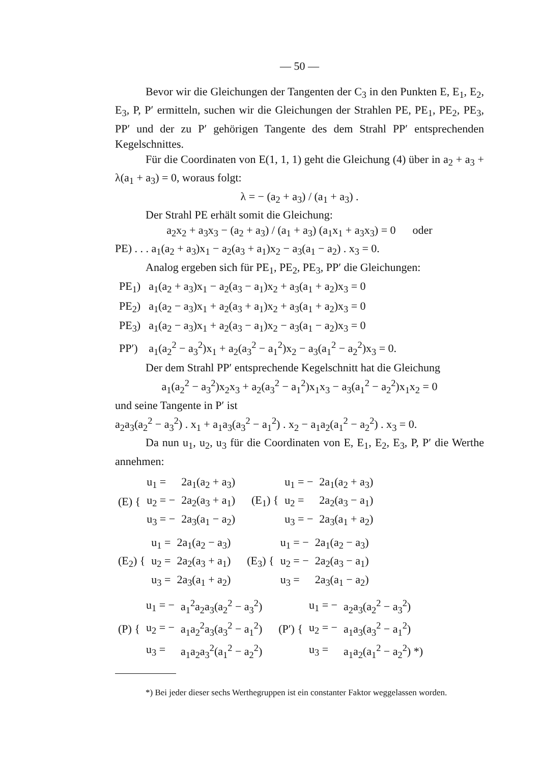— 50 —
Bevor wir die Gleichungen der Tangenten der C<sub>3</sub> in den Punkten E, E<sub>1</sub>, E<sub>2</sub>, E<sub>3</sub>, P, P′ ermitteln, suchen wir die Gleichungen der Strahlen PE, PE<sub>1</sub>, PE<sub>2</sub>, PE<sub>3</sub>, PP′ und der zu P′ gehörigen Tangente des dem Strahl PP′ entsprechenden Kegelschnittes.
Für die Coordinaten von E(1, 1, 1) geht die Gleichung (4) über in a<sub>2</sub> + a<sub>3</sub> + λ(a<sub>1</sub> + a<sub>3</sub>) = 0, woraus folgt:
λ = − (a<sub>2</sub> + a<sub>3</sub>) / (a<sub>1</sub> + a<sub>3</sub>) .
Der Strahl PE erhält somit die Gleichung:
a<sub>2</sub>x<sub>2</sub> + a<sub>3</sub>x<sub>3</sub> − (a<sub>2</sub> + a<sub>3</sub>) / (a<sub>1</sub> + a<sub>3</sub>) (a<sub>1</sub>x<sub>1</sub> + a<sub>3</sub>x<sub>3</sub>) = 0 oder
PE) . . . a<sub>1</sub>(a<sub>2</sub> + a<sub>3</sub>)x<sub>1</sub> − a<sub>2</sub>(a<sub>3</sub> + a<sub>1</sub>)x<sub>2</sub> − a<sub>3</sub>(a<sub>1</sub> − a<sub>2</sub>) . x<sub>3</sub> = 0.
Analog ergeben sich für PE<sub>1</sub>, PE<sub>2</sub>, PE<sub>3</sub>, PP′ die Gleichungen:
| PE<sub>1</sub>) | a<sub>1</sub>(a<sub>2</sub> + a<sub>3</sub>)x<sub>1</sub> − a<sub>2</sub>(a<sub>3</sub> − a<sub>1</sub>)x<sub>2</sub> + a<sub>3</sub>(a<sub>1</sub> + a<sub>2</sub>)x<sub>3</sub> = 0 |
| PE<sub>2</sub>) | a<sub>1</sub>(a<sub>2</sub> − a<sub>3</sub>)x<sub>1</sub> + a<sub>2</sub>(a<sub>3</sub> + a<sub>1</sub>)x<sub>2</sub> + a<sub>3</sub>(a<sub>1</sub> + a<sub>2</sub>)x<sub>3</sub> = 0 |
| PE<sub>3</sub>) | a<sub>1</sub>(a<sub>2</sub> − a<sub>3</sub>)x<sub>1</sub> + a<sub>2</sub>(a<sub>3</sub> − a<sub>1</sub>)x<sub>2</sub> − a<sub>3</sub>(a<sub>1</sub> − a<sub>2</sub>)x<sub>3</sub> = 0 |
| PP′) | a<sub>1</sub>(a<sub>2</sub><sup>2</sup> − a<sub>3</sub><sup>2</sup>)x<sub>1</sub> + a<sub>2</sub>(a<sub>3</sub><sup>2</sup> − a<sub>1</sub><sup>2</sup>)x<sub>2</sub> − a<sub>3</sub>(a<sub>1</sub><sup>2</sup> − a<sub>2</sub><sup>2</sup>)x<sub>3</sub> = 0. |
Der dem Strahl PP′ entsprechende Kegelschnitt hat die Gleichung
a<sub>1</sub>(a<sub>2</sub><sup>2</sup> − a<sub>3</sub><sup>2</sup>)x<sub>2</sub>x<sub>3</sub> + a<sub>2</sub>(a<sub>3</sub><sup>2</sup> − a<sub>1</sub><sup>2</sup>)x<sub>1</sub>x<sub>3</sub> − a<sub>3</sub>(a<sub>1</sub><sup>2</sup> − a<sub>2</sub><sup>2</sup>)x<sub>1</sub>x<sub>2</sub> = 0
und seine Tangente in P′ ist
a<sub>2</sub>a<sub>3</sub>(a<sub>2</sub><sup>2</sup> − a<sub>3</sub><sup>2</sup>) . x<sub>1</sub> + a<sub>1</sub>a<sub>3</sub>(a<sub>3</sub><sup>2</sup> − a<sub>1</sub><sup>2</sup>) . x<sub>2</sub> − a<sub>1</sub>a<sub>2</sub>(a<sub>1</sub><sup>2</sup> − a<sub>2</sub><sup>2</sup>) . x<sub>3</sub> = 0.
Da nun u<sub>1</sub>, u<sub>2</sub>, u<sub>3</sub> für die Coordinaten von E, E<sub>1</sub>, E<sub>2</sub>, E<sub>3</sub>, P, P′ die Werthe annehmen:
| (E) { | u<sub>1</sub> = | 2a<sub>1</sub>(a<sub>2</sub> + a<sub>3</sub>) |
| | u<sub>2</sub> = − | 2a<sub>2</sub>(a<sub>3</sub> + a<sub>1</sub>) |
| | u<sub>3</sub> = − | 2a<sub>3</sub>(a<sub>1</sub> − a<sub>2</sub>) |
| (E<sub>1</sub>) { | u<sub>1</sub> = − | 2a<sub>1</sub>(a<sub>2</sub> + a<sub>3</sub>) |
| | u<sub>2</sub> = | 2a<sub>2</sub>(a<sub>3</sub> − a<sub>1</sub>) |
| | u<sub>3</sub> = − | 2a<sub>3</sub>(a<sub>1</sub> + a<sub>2</sub>) |
| (E<sub>2</sub>) { | u<sub>1</sub> = | 2a<sub>1</sub>(a<sub>2</sub> − a<sub>3</sub>) |
| | u<sub>2</sub> = | 2a<sub>2</sub>(a<sub>3</sub> + a<sub>1</sub>) |
| | u<sub>3</sub> = | 2a<sub>3</sub>(a<sub>1</sub> + a<sub>2</sub>) |
| (E<sub>3</sub>) { | u<sub>1</sub> = − | 2a<sub>1</sub>(a<sub>2</sub> − a<sub>3</sub>) |
| | u<sub>2</sub> = − | 2a<sub>2</sub>(a<sub>3</sub> − a<sub>1</sub>) |
| | u<sub>3</sub> = | 2a<sub>3</sub>(a<sub>1</sub> − a<sub>2</sub>) |
| (P) { | u<sub>1</sub> = − | a<sub>1</sub><sup>2</sup>a<sub>2</sub>a<sub>3</sub>(a<sub>2</sub><sup>2</sup> − a<sub>3</sub><sup>2</sup>) |
| | u<sub>2</sub> = − | a<sub>1</sub>a<sub>2</sub><sup>2</sup>a<sub>3</sub>(a<sub>3</sub><sup>2</sup> − a<sub>1</sub><sup>2</sup>) |
| | u<sub>3</sub> = | a<sub>1</sub>a<sub>2</sub>a<sub>3</sub><sup>2</sup>(a<sub>1</sub><sup>2</sup> − a<sub>2</sub><sup>2</sup>) |
| (P′) { | u<sub>1</sub> = − | a<sub>2</sub>a<sub>3</sub>(a<sub>2</sub><sup>2</sup> − a<sub>3</sub><sup>2</sup>) |
| | u<sub>2</sub> = − | a<sub>1</sub>a<sub>3</sub>(a<sub>3</sub><sup>2</sup> − a<sub>1</sub><sup>2</sup>) |
| | u<sub>3</sub> = | a<sub>1</sub>a<sub>2</sub>(a<sub>1</sub><sup>2</sup> − a<sub>2</sub><sup>2</sup>) *) |
*) Bei jeder dieser sechs Werthegruppen ist ein constanter Faktor weggelassen worden.